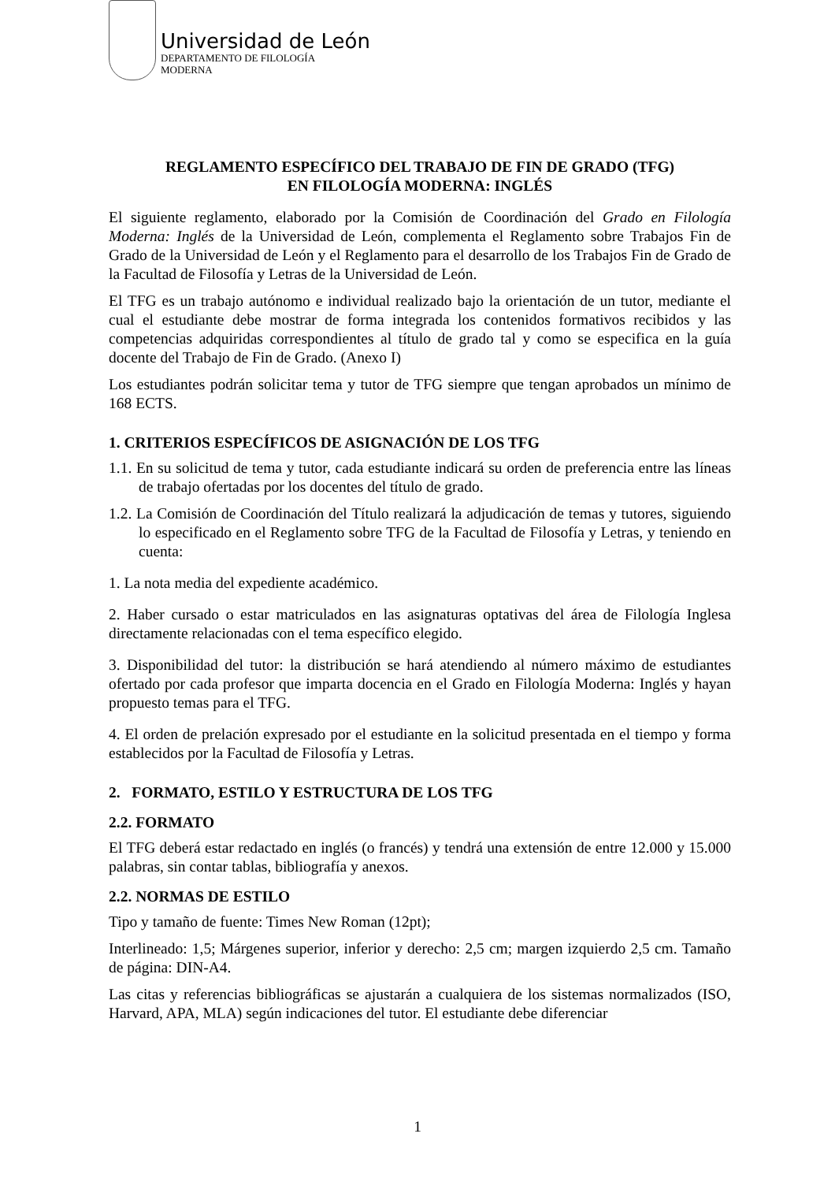Universidad de León
DEPARTAMENTO DE FILOLOGÍA
MODERNA
REGLAMENTO ESPECÍFICO DEL TRABAJO DE FIN DE GRADO (TFG)
EN FILOLOGÍA MODERNA: INGLÉS
El siguiente reglamento, elaborado por la Comisión de Coordinación del Grado en Filología Moderna: Inglés de la Universidad de León, complementa el Reglamento sobre Trabajos Fin de Grado de la Universidad de León y el Reglamento para el desarrollo de los Trabajos Fin de Grado de la Facultad de Filosofía y Letras de la Universidad de León.
El TFG es un trabajo autónomo e individual realizado bajo la orientación de un tutor, mediante el cual el estudiante debe mostrar de forma integrada los contenidos formativos recibidos y las competencias adquiridas correspondientes al título de grado tal y como se especifica en la guía docente del Trabajo de Fin de Grado. (Anexo I)
Los estudiantes podrán solicitar tema y tutor de TFG siempre que tengan aprobados un mínimo de 168 ECTS.
1. CRITERIOS ESPECÍFICOS DE ASIGNACIÓN DE LOS TFG
1.1. En su solicitud de tema y tutor, cada estudiante indicará su orden de preferencia entre las líneas de trabajo ofertadas por los docentes del título de grado.
1.2. La Comisión de Coordinación del Título realizará la adjudicación de temas y tutores, siguiendo lo especificado en el Reglamento sobre TFG de la Facultad de Filosofía y Letras, y teniendo en cuenta:
1. La nota media del expediente académico.
2. Haber cursado o estar matriculados en las asignaturas optativas del área de Filología Inglesa directamente relacionadas con el tema específico elegido.
3. Disponibilidad del tutor: la distribución se hará atendiendo al número máximo de estudiantes ofertado por cada profesor que imparta docencia en el Grado en Filología Moderna: Inglés y hayan propuesto temas para el TFG.
4. El orden de prelación expresado por el estudiante en la solicitud presentada en el tiempo y forma establecidos por la Facultad de Filosofía y Letras.
2. FORMATO, ESTILO Y ESTRUCTURA DE LOS TFG
2.2. FORMATO
El TFG deberá estar redactado en inglés (o francés) y tendrá una extensión de entre 12.000 y 15.000 palabras, sin contar tablas, bibliografía y anexos.
2.2. NORMAS DE ESTILO
Tipo y tamaño de fuente: Times New Roman (12pt);
Interlineado: 1,5; Márgenes superior, inferior y derecho: 2,5 cm; margen izquierdo 2,5 cm. Tamaño de página: DIN-A4.
Las citas y referencias bibliográficas se ajustarán a cualquiera de los sistemas normalizados (ISO, Harvard, APA, MLA) según indicaciones del tutor. El estudiante debe diferenciar
1